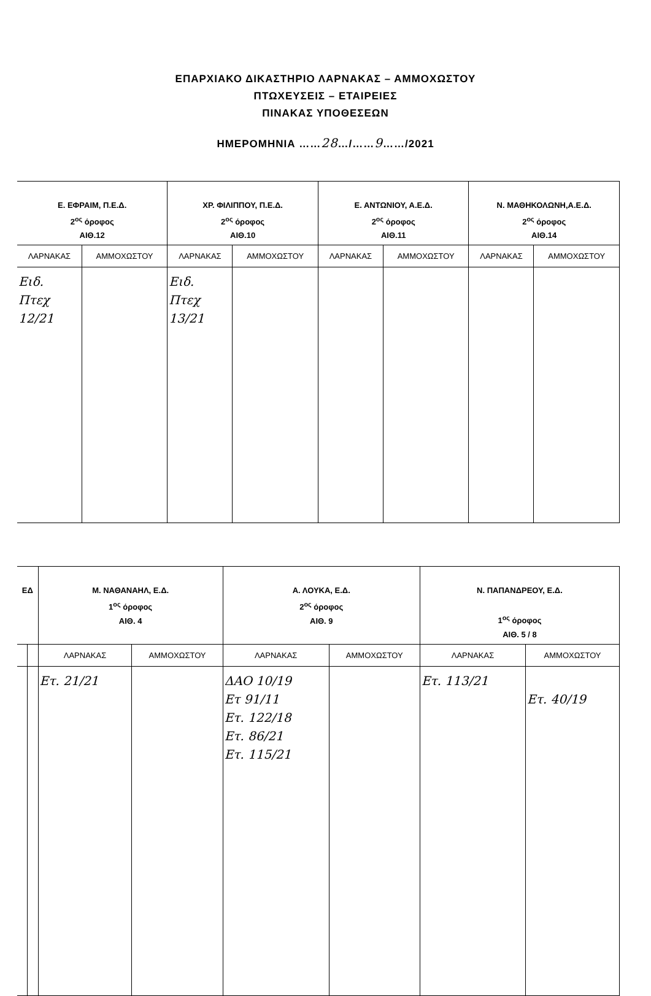ΕΠΑΡΧΙΑΚΟ ΔΙΚΑΣΤΗΡΙΟ ΛΑΡΝΑΚΑΣ – ΑΜΜΟΧΩΣΤΟΥ
ΠΤΩΧΕΥΣΕΙΣ – ΕΤΑΙΡΕΙΕΣ
ΠΙΝΑΚΑΣ ΥΠΟΘΕΣΕΩΝ
ΗΜΕΡΟΜΗΝΙΑ ……28…/……9……/2021
| Ε. ΕΦΡΑΙΜ, Π.Ε.Δ. 2<sup>ος</sup> όροφος ΑΙΘ.12 | | ΧΡ. ΦΙΛΙΠΠΟΥ, Π.Ε.Δ. 2<sup>ος</sup> όροφος ΑΙΘ.10 | | Ε. ΑΝΤΩΝΙΟΥ, Α.Ε.Δ. 2<sup>ος</sup> όροφος ΑΙΘ.11 | | Ν. ΜΑΘΗΚΟΛΩΝΗ,Α.Ε.Δ. 2<sup>ος</sup> όροφος ΑΙΘ.14 | |
| --- | --- | --- | --- | --- | --- | --- | --- |
| ΛΑΡΝΑΚΑΣ | ΑΜΜΟΧΩΣΤΟΥ | ΛΑΡΝΑΚΑΣ | ΑΜΜΟΧΩΣΤΟΥ | ΛΑΡΝΑΚΑΣ | ΑΜΜΟΧΩΣΤΟΥ | ΛΑΡΝΑΚΑΣ | ΑΜΜΟΧΩΣΤΟΥ |
| Ειδ. Πτεχ 12/21 | | Ειδ. Πτεχ 13/21 | | | | | |
| ΕΔ | | Μ. ΝΑΘΑΝΑΗΛ, Ε.Δ. 1<sup>ος</sup> όροφος ΑΙΘ. 4 | | Α. ΛΟΥΚΑ, Ε.Δ. 2<sup>ος</sup> όροφος ΑΙΘ. 9 | | Ν. ΠΑΠΑΝΔΡΕΟΥ, Ε.Δ. 1<sup>ος</sup> όροφος ΑΙΘ. 5 / 8 | |
| --- | --- | --- | --- | --- | --- | --- | --- |
| | | ΛΑΡΝΑΚΑΣ | ΑΜΜΟΧΩΣΤΟΥ | ΛΑΡΝΑΚΑΣ | ΑΜΜΟΧΩΣΤΟΥ | ΛΑΡΝΑΚΑΣ | ΑΜΜΟΧΩΣΤΟΥ |
| | | Ετ. 21/21 | | ΔΑΟ 10/19 Ετ 91/11 Ετ. 122/18 Ετ. 86/21 Ετ. 115/21 | | Ετ. 113/21 | Ετ. 40/19 |